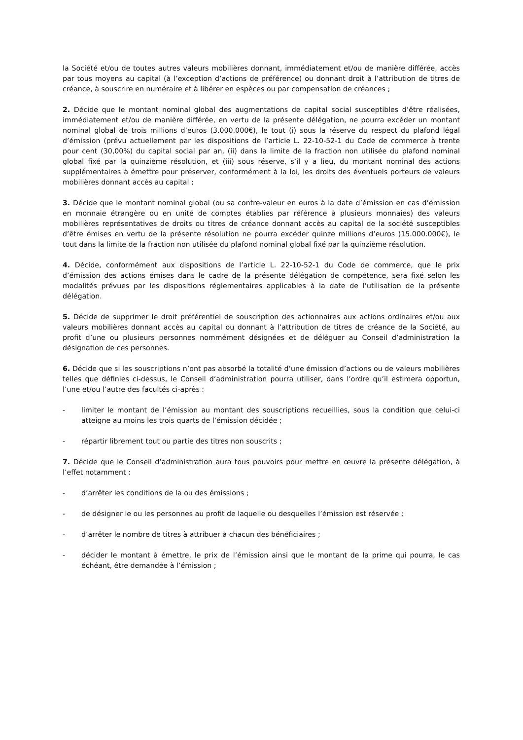la Société et/ou de toutes autres valeurs mobilières donnant, immédiatement et/ou de manière différée, accès par tous moyens au capital (à l’exception d’actions de préférence) ou donnant droit à l’attribution de titres de créance, à souscrire en numéraire et à libérer en espèces ou par compensation de créances ;
2. Décide que le montant nominal global des augmentations de capital social susceptibles d’être réalisées, immédiatement et/ou de manière différée, en vertu de la présente délégation, ne pourra excéder un montant nominal global de trois millions d’euros (3.000.000€), le tout (i) sous la réserve du respect du plafond légal d’émission (prévu actuellement par les dispositions de l’article L. 22-10-52-1 du Code de commerce à trente pour cent (30,00%) du capital social par an, (ii) dans la limite de la fraction non utilisée du plafond nominal global fixé par la quinzième résolution, et (iii) sous réserve, s’il y a lieu, du montant nominal des actions supplémentaires à émettre pour préserver, conformément à la loi, les droits des éventuels porteurs de valeurs mobilières donnant accès au capital ;
3. Décide que le montant nominal global (ou sa contre-valeur en euros à la date d’émission en cas d’émission en monnaie étrangère ou en unité de comptes établies par référence à plusieurs monnaies) des valeurs mobilières représentatives de droits ou titres de créance donnant accès au capital de la société susceptibles d’être émises en vertu de la présente résolution ne pourra excéder quinze millions d’euros (15.000.000€), le tout dans la limite de la fraction non utilisée du plafond nominal global fixé par la quinzième résolution.
4. Décide, conformément aux dispositions de l’article L. 22-10-52-1 du Code de commerce, que le prix d’émission des actions émises dans le cadre de la présente délégation de compétence, sera fixé selon les modalités prévues par les dispositions réglementaires applicables à la date de l’utilisation de la présente délégation.
5. Décide de supprimer le droit préférentiel de souscription des actionnaires aux actions ordinaires et/ou aux valeurs mobilières donnant accès au capital ou donnant à l’attribution de titres de créance de la Société, au profit d’une ou plusieurs personnes nommément désignées et de déléguer au Conseil d’administration la désignation de ces personnes.
6. Décide que si les souscriptions n’ont pas absorbé la totalité d’une émission d’actions ou de valeurs mobilières telles que définies ci-dessus, le Conseil d’administration pourra utiliser, dans l’ordre qu’il estimera opportun, l’une et/ou l’autre des facultés ci-après :
- limiter le montant de l’émission au montant des souscriptions recueillies, sous la condition que celui-ci atteigne au moins les trois quarts de l’émission décidée ;
- répartir librement tout ou partie des titres non souscrits ;
7. Décide que le Conseil d’administration aura tous pouvoirs pour mettre en œuvre la présente délégation, à l’effet notamment :
- d’arrêter les conditions de la ou des émissions ;
- de désigner le ou les personnes au profit de laquelle ou desquelles l’émission est réservée ;
- d’arrêter le nombre de titres à attribuer à chacun des bénéficiaires ;
- décider le montant à émettre, le prix de l’émission ainsi que le montant de la prime qui pourra, le cas échéant, être demandée à l’émission ;